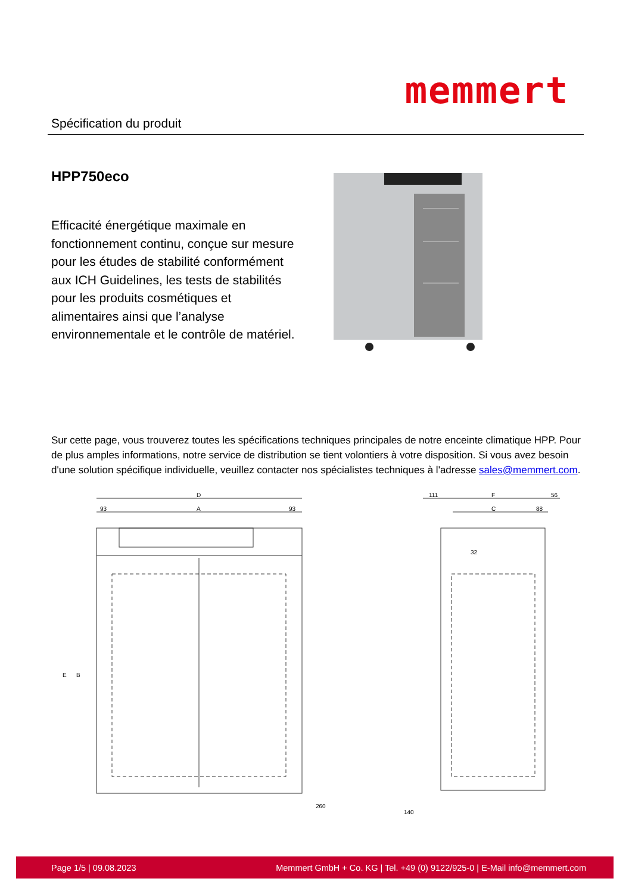Spécification du produit
memmert
HPP750eco
Efficacité énergétique maximale en fonctionnement continu, conçue sur mesure pour les études de stabilité conformément aux ICH Guidelines, les tests de stabilités pour les produits cosmétiques et alimentaires ainsi que l’analyse environnementale et le contrôle de matériel.
Sur cette page, vous trouverez toutes les spécifications techniques principales de notre enceinte climatique HPP. Pour de plus amples informations, notre service de distribution se tient volontiers à votre disposition. Si vous avez besoin d'une solution spécifique individuelle, veuillez contacter nos spécialistes techniques à l'adresse sales@memmert.com.
D
A
93
93
E
B
260
111
F
56
C
88
32
140
Page 1/5 | 09.08.2023 Memmert GmbH + Co. KG | Tel. +49 (0) 9122/925-0 | E-Mail info@memmert.com